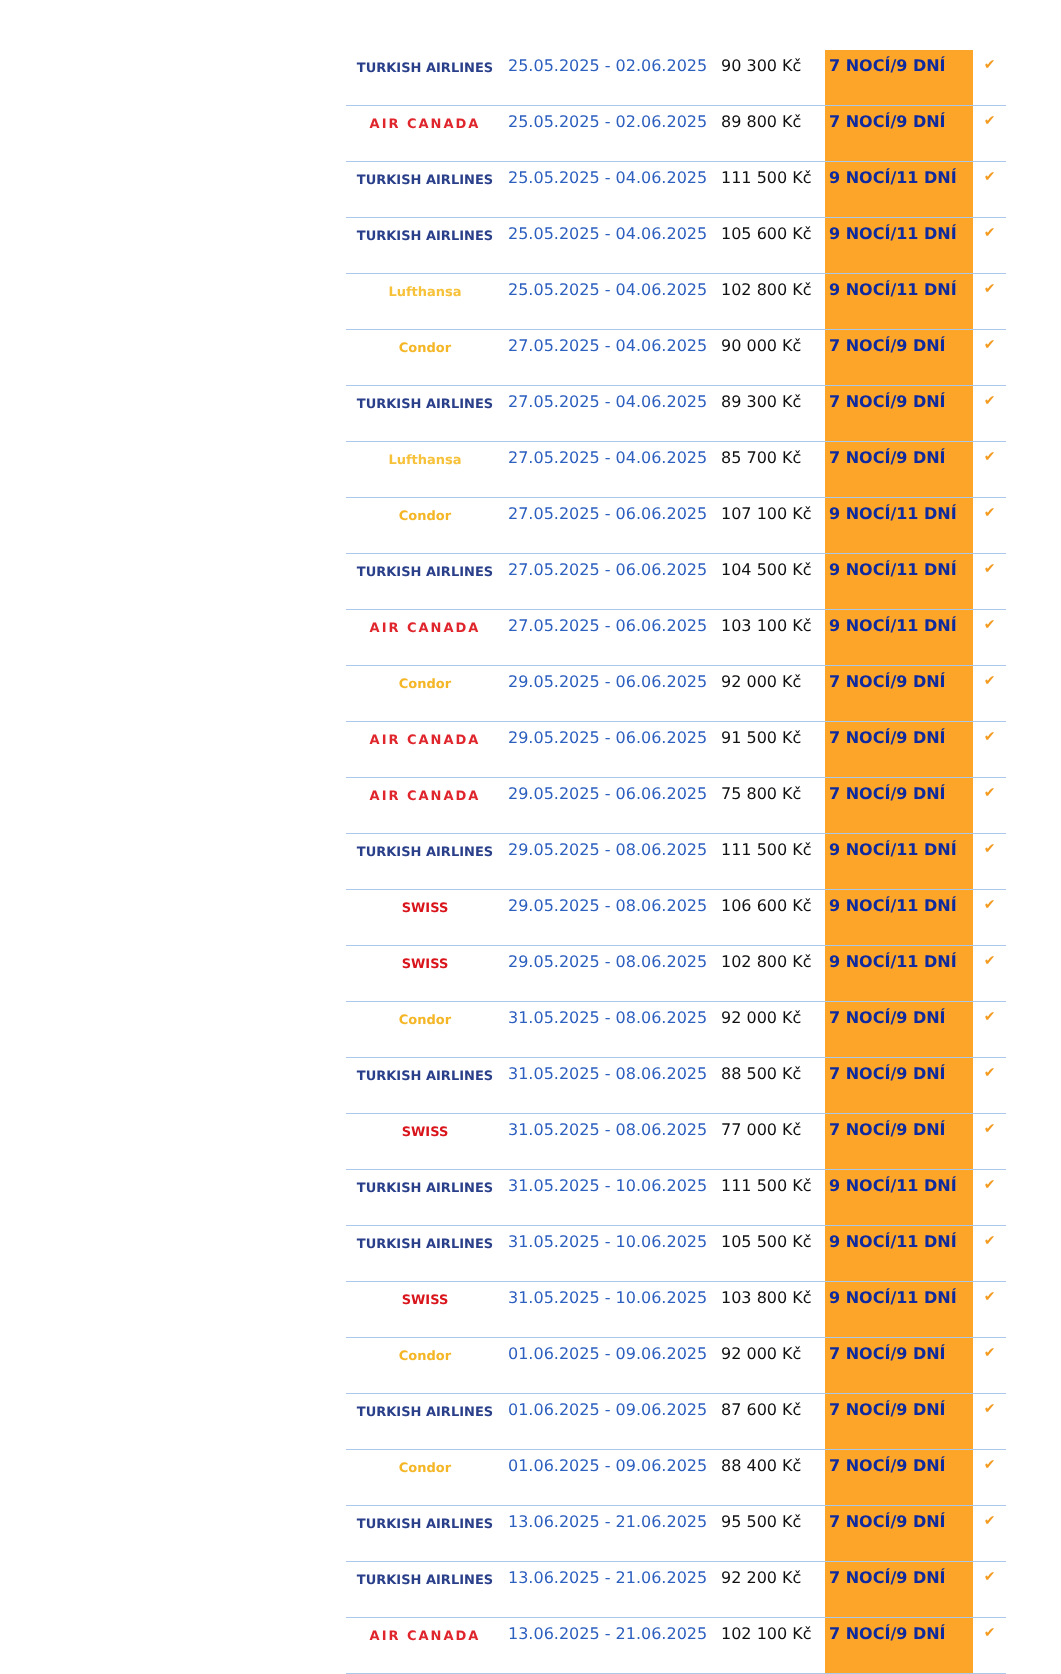| TURKISH AIRLINES | 25.05.2025 - 02.06.2025 | 90 300 Kč | 7 NOCÍ/9 DNÍ | ✔ |
| AIR CANADA | 25.05.2025 - 02.06.2025 | 89 800 Kč | 7 NOCÍ/9 DNÍ | ✔ |
| TURKISH AIRLINES | 25.05.2025 - 04.06.2025 | 111 500 Kč | 9 NOCÍ/11 DNÍ | ✔ |
| TURKISH AIRLINES | 25.05.2025 - 04.06.2025 | 105 600 Kč | 9 NOCÍ/11 DNÍ | ✔ |
| Lufthansa | 25.05.2025 - 04.06.2025 | 102 800 Kč | 9 NOCÍ/11 DNÍ | ✔ |
| Condor | 27.05.2025 - 04.06.2025 | 90 000 Kč | 7 NOCÍ/9 DNÍ | ✔ |
| TURKISH AIRLINES | 27.05.2025 - 04.06.2025 | 89 300 Kč | 7 NOCÍ/9 DNÍ | ✔ |
| Lufthansa | 27.05.2025 - 04.06.2025 | 85 700 Kč | 7 NOCÍ/9 DNÍ | ✔ |
| Condor | 27.05.2025 - 06.06.2025 | 107 100 Kč | 9 NOCÍ/11 DNÍ | ✔ |
| TURKISH AIRLINES | 27.05.2025 - 06.06.2025 | 104 500 Kč | 9 NOCÍ/11 DNÍ | ✔ |
| AIR CANADA | 27.05.2025 - 06.06.2025 | 103 100 Kč | 9 NOCÍ/11 DNÍ | ✔ |
| Condor | 29.05.2025 - 06.06.2025 | 92 000 Kč | 7 NOCÍ/9 DNÍ | ✔ |
| AIR CANADA | 29.05.2025 - 06.06.2025 | 91 500 Kč | 7 NOCÍ/9 DNÍ | ✔ |
| AIR CANADA | 29.05.2025 - 06.06.2025 | 75 800 Kč | 7 NOCÍ/9 DNÍ | ✔ |
| TURKISH AIRLINES | 29.05.2025 - 08.06.2025 | 111 500 Kč | 9 NOCÍ/11 DNÍ | ✔ |
| SWISS | 29.05.2025 - 08.06.2025 | 106 600 Kč | 9 NOCÍ/11 DNÍ | ✔ |
| SWISS | 29.05.2025 - 08.06.2025 | 102 800 Kč | 9 NOCÍ/11 DNÍ | ✔ |
| Condor | 31.05.2025 - 08.06.2025 | 92 000 Kč | 7 NOCÍ/9 DNÍ | ✔ |
| TURKISH AIRLINES | 31.05.2025 - 08.06.2025 | 88 500 Kč | 7 NOCÍ/9 DNÍ | ✔ |
| SWISS | 31.05.2025 - 08.06.2025 | 77 000 Kč | 7 NOCÍ/9 DNÍ | ✔ |
| TURKISH AIRLINES | 31.05.2025 - 10.06.2025 | 111 500 Kč | 9 NOCÍ/11 DNÍ | ✔ |
| TURKISH AIRLINES | 31.05.2025 - 10.06.2025 | 105 500 Kč | 9 NOCÍ/11 DNÍ | ✔ |
| SWISS | 31.05.2025 - 10.06.2025 | 103 800 Kč | 9 NOCÍ/11 DNÍ | ✔ |
| Condor | 01.06.2025 - 09.06.2025 | 92 000 Kč | 7 NOCÍ/9 DNÍ | ✔ |
| TURKISH AIRLINES | 01.06.2025 - 09.06.2025 | 87 600 Kč | 7 NOCÍ/9 DNÍ | ✔ |
| Condor | 01.06.2025 - 09.06.2025 | 88 400 Kč | 7 NOCÍ/9 DNÍ | ✔ |
| TURKISH AIRLINES | 13.06.2025 - 21.06.2025 | 95 500 Kč | 7 NOCÍ/9 DNÍ | ✔ |
| TURKISH AIRLINES | 13.06.2025 - 21.06.2025 | 92 200 Kč | 7 NOCÍ/9 DNÍ | ✔ |
| AIR CANADA | 13.06.2025 - 21.06.2025 | 102 100 Kč | 7 NOCÍ/9 DNÍ | ✔ |